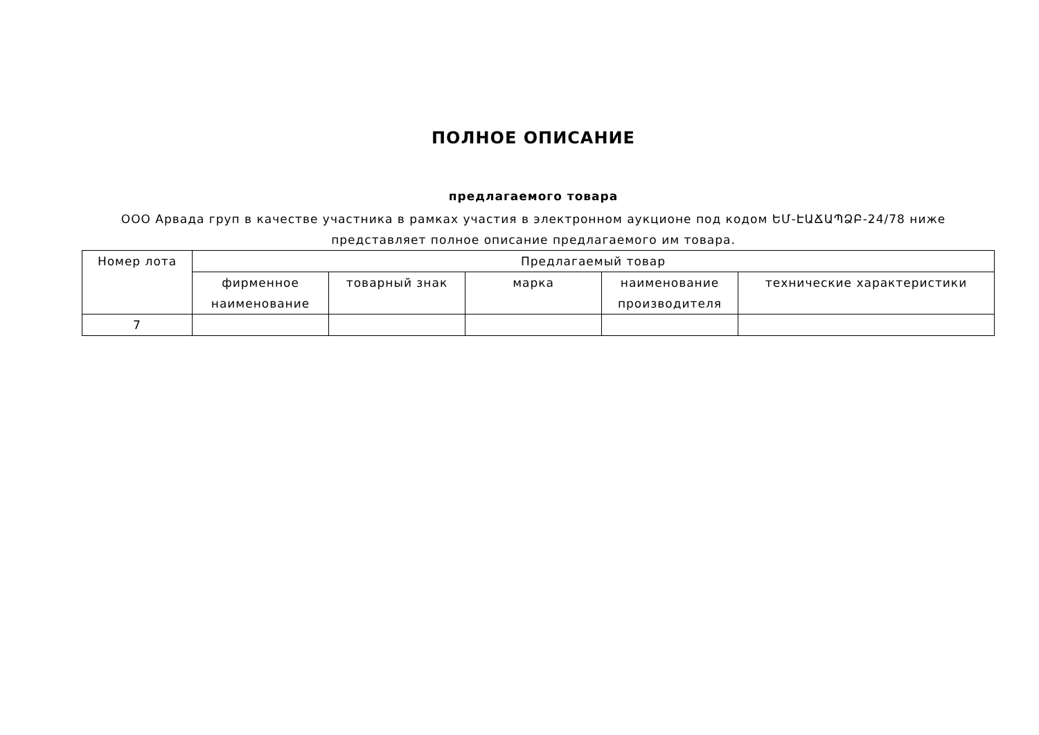ПОЛНОЕ ОПИСАНИЕ
предлагаемого товара
ООО Арвада груп в качестве участника в рамках участия в электронном аукционе под кодом ԵՄ-ԷԱՃԱՊՁԲ-24/78 ниже представляет полное описание предлагаемого им товара.
| Номер лота | Предлагаемый товар | | | | |
| --- | --- | --- | --- | --- | --- |
| | фирменное наименование | товарный знак | марка | наименование производителя | технические характеристики |
| 7 | | | | | |